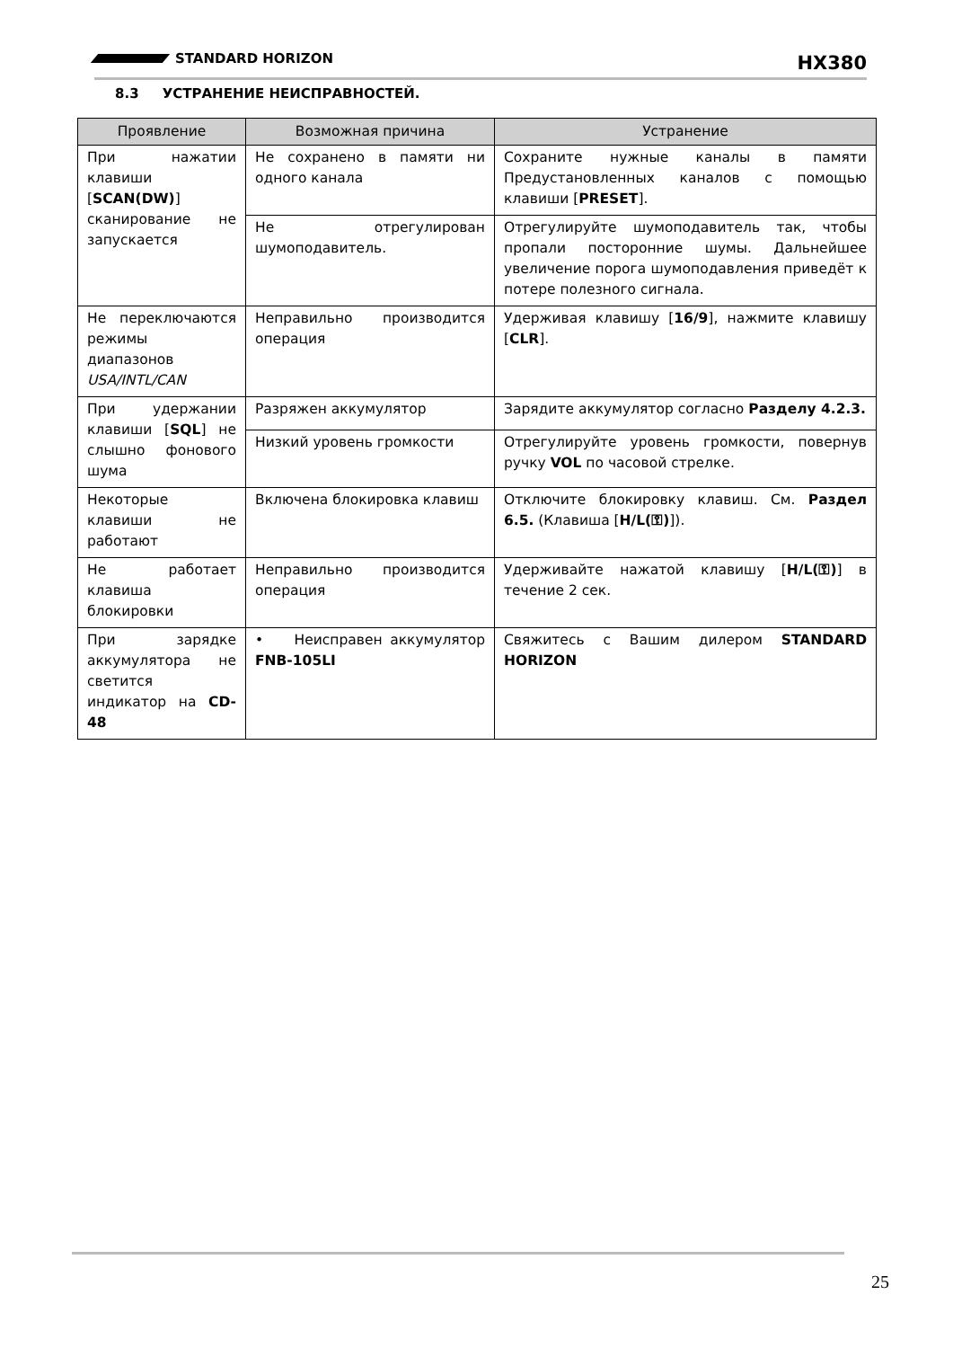STANDARD HORIZON
HX380
8.3 УСТРАНЕНИЕ НЕИСПРАВНОСТЕЙ.
| Проявление | Возможная причина | Устранение |
| --- | --- | --- |
| При нажатии клавиши [ SCAN(DW) ] сканирование не запускается | Не сохранено в памяти ни одного канала | Сохраните нужные каналы в памяти Предустановленных каналов с помощью клавиши [ PRESET ]. |
| | Не отрегулирован шумоподавитель. | Отрегулируйте шумоподавитель так, чтобы пропали посторонние шумы. Дальнейшее увеличение порога шумоподавления приведёт к потере полезного сигнала. |
| Не переключаются режимы диапазонов USA/INTL/CAN | Неправильно производится операция | Удерживая клавишу [ 16/9 ], нажмите клавишу [ CLR ]. |
| При удержании клавиши [ SQL ] не слышно фонового шума | Разряжен аккумулятор | Зарядите аккумулятор согласно Разделу 4.2.3. |
| | Низкий уровень громкости | Отрегулируйте уровень громкости, повернув ручку VOL по часовой стрелке. |
| Некоторые клавиши не работают | Включена блокировка клавиш | Отключите блокировку клавиш. См. Раздел 6.5. (Клавиша [ H/L(⚿) ]). |
| Не работает клавиша блокировки | Неправильно производится операция | Удерживайте нажатой клавишу [ H/L(⚿) ] в течение 2 сек. |
| При зарядке аккумулятора не светится индикатор на CD-48 | • Неисправен аккумулятор FNB-105LI | Свяжитесь с Вашим дилером STANDARD HORIZON |
25